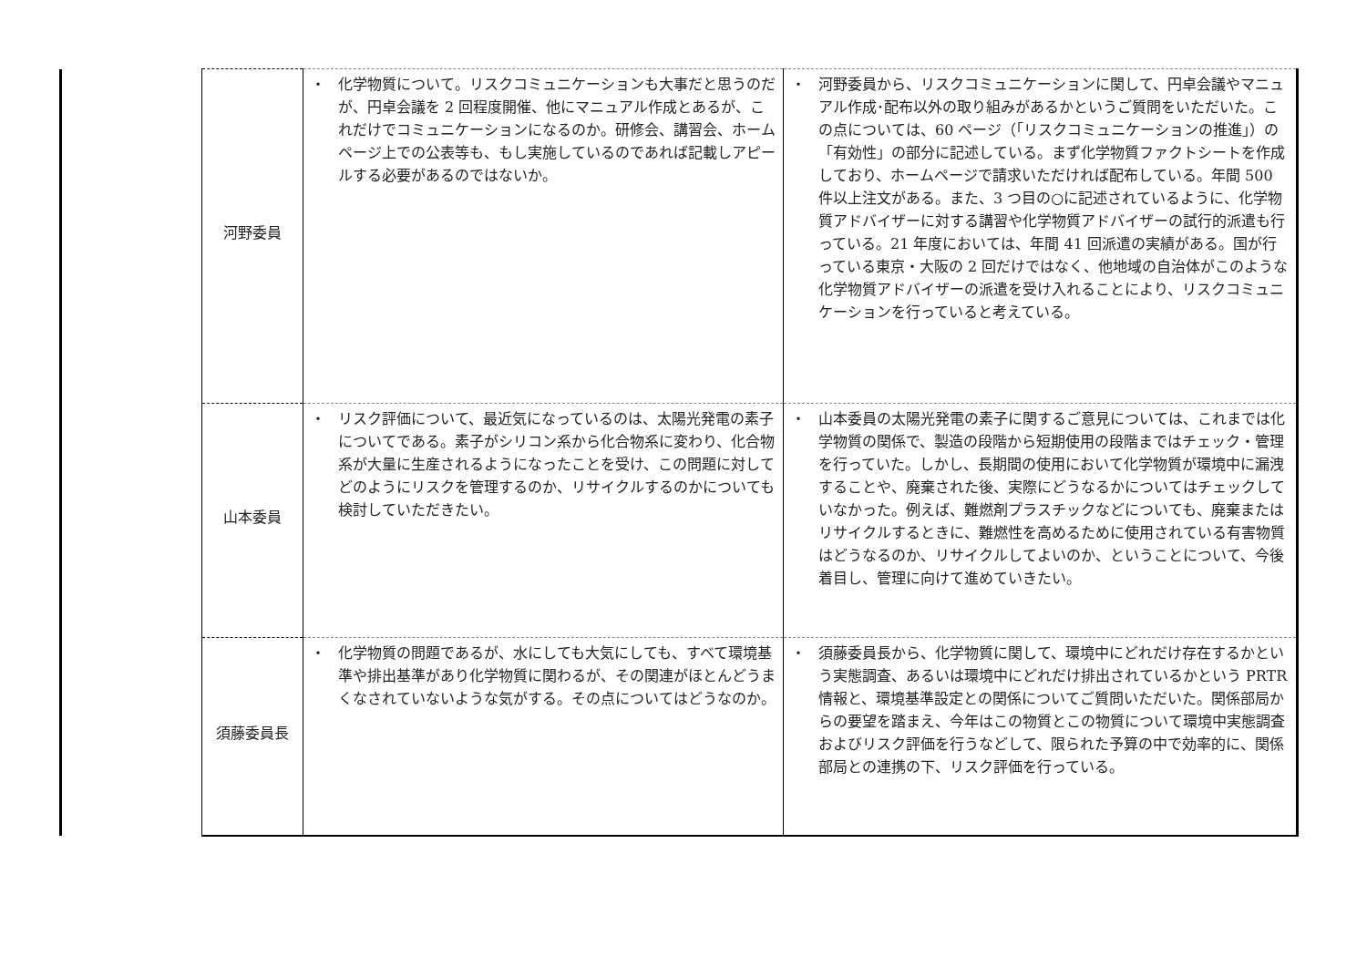| | 河野委員 | ・ 化学物質について。リスクコミュニケーションも大事だと思うのだが、円卓会議を 2 回程度開催、他にマニュアル作成とあるが、これだけでコミュニケーションになるのか。研修会、講習会、ホームページ上での公表等も、もし実施しているのであれば記載しアピールする必要があるのではないか。 | ・ 河野委員から、リスクコミュニケーションに関して、円卓会議やマニュアル作成･配布以外の取り組みがあるかというご質問をいただいた。この点については、60 ページ（「リスクコミュニケーションの推進」）の「有効性」の部分に記述している。まず化学物質ファクトシートを作成しており、ホームページで請求いただければ配布している。年間 500 件以上注文がある。また、3 つ目の○に記述されているように、化学物質アドバイザーに対する講習や化学物質アドバイザーの試行的派遣も行っている。21 年度においては、年間 41 回派遣の実績がある。国が行っている東京・大阪の 2 回だけではなく、他地域の自治体がこのような化学物質アドバイザーの派遣を受け入れることにより、リスクコミュニケーションを行っていると考えている。 |
| | 山本委員 | ・ リスク評価について、最近気になっているのは、太陽光発電の素子についてである。素子がシリコン系から化合物系に変わり、化合物系が大量に生産されるようになったことを受け、この問題に対してどのようにリスクを管理するのか、リサイクルするのかについても検討していただきたい。 | ・ 山本委員の太陽光発電の素子に関するご意見については、これまでは化学物質の関係で、製造の段階から短期使用の段階まではチェック・管理を行っていた。しかし、長期間の使用において化学物質が環境中に漏洩することや、廃棄された後、実際にどうなるかについてはチェックしていなかった。例えば、難燃剤プラスチックなどについても、廃棄またはリサイクルするときに、難燃性を高めるために使用されている有害物質はどうなるのか、リサイクルしてよいのか、ということについて、今後着目し、管理に向けて進めていきたい。 |
| | 須藤委員長 | ・ 化学物質の問題であるが、水にしても大気にしても、すべて環境基準や排出基準があり化学物質に関わるが、その関連がほとんどうまくなされていないような気がする。その点についてはどうなのか。 | ・ 須藤委員長から、化学物質に関して、環境中にどれだけ存在するかという実態調査、あるいは環境中にどれだけ排出されているかという PRTR 情報と、環境基準設定との関係についてご質問いただいた。関係部局からの要望を踏まえ、今年はこの物質とこの物質について環境中実態調査およびリスク評価を行うなどして、限られた予算の中で効率的に、関係部局との連携の下、リスク評価を行っている。 |